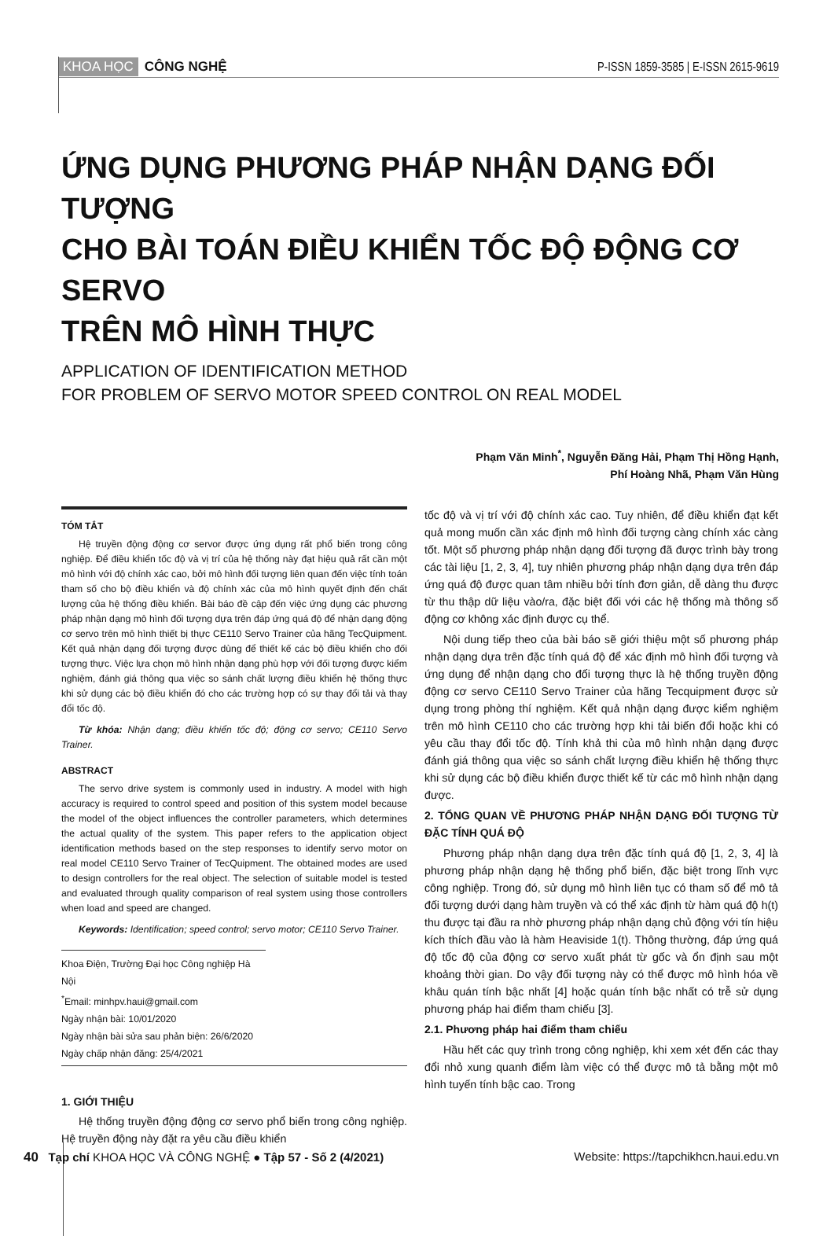KHOA HỌC CÔNG NGHỆ
P-ISSN 1859-3585 | E-ISSN 2615-9619
ỨNG DỤNG PHƯƠNG PHÁP NHẬN DẠNG ĐỐI TƯỢNG
CHO BÀI TOÁN ĐIỀU KHIỂN TỐC ĐỘ ĐỘNG CƠ SERVO
TRÊN MÔ HÌNH THỰC
APPLICATION OF IDENTIFICATION METHOD
FOR PROBLEM OF SERVO MOTOR SPEED CONTROL ON REAL MODEL
Phạm Văn Minh<sup>*</sup>, Nguyễn Đăng Hải, Phạm Thị Hồng Hạnh,
Phí Hoàng Nhã, Phạm Văn Hùng
TÓM TẮT
Hệ truyền động động cơ servor được ứng dụng rất phổ biến trong công nghiệp. Để điều khiển tốc độ và vị trí của hệ thống này đạt hiệu quả rất cần một mô hình với độ chính xác cao, bởi mô hình đối tượng liên quan đến việc tính toán tham số cho bộ điều khiển và độ chính xác của mô hình quyết định đến chất lượng của hệ thống điều khiển. Bài báo đề cập đến việc ứng dụng các phương pháp nhận dạng mô hình đối tượng dựa trên đáp ứng quá độ để nhận dạng động cơ servo trên mô hình thiết bị thực CE110 Servo Trainer của hãng TecQuipment. Kết quả nhận dạng đối tượng được dùng để thiết kế các bộ điều khiển cho đối tượng thực. Việc lựa chọn mô hình nhận dạng phù hợp với đối tượng được kiểm nghiệm, đánh giá thông qua việc so sánh chất lượng điều khiển hệ thống thực khi sử dụng các bộ điều khiển đó cho các trường hợp có sự thay đổi tải và thay đổi tốc độ.
Từ khóa: Nhận dạng; điều khiển tốc độ; động cơ servo; CE110 Servo Trainer.
ABSTRACT
The servo drive system is commonly used in industry. A model with high accuracy is required to control speed and position of this system model because the model of the object influences the controller parameters, which determines the actual quality of the system. This paper refers to the application object identification methods based on the step responses to identify servo motor on real model CE110 Servo Trainer of TecQuipment. The obtained modes are used to design controllers for the real object. The selection of suitable model is tested and evaluated through quality comparison of real system using those controllers when load and speed are changed.
Keywords: Identification; speed control; servo motor; CE110 Servo Trainer.
Khoa Điện, Trường Đại học Công nghiệp Hà Nội
<sup>*</sup> Email: minhpv.haui@gmail.com
Ngày nhận bài: 10/01/2020
Ngày nhận bài sửa sau phản biện: 26/6/2020
Ngày chấp nhận đăng: 25/4/2021
1. GIỚI THIỆU
Hệ thống truyền động động cơ servo phổ biến trong công nghiệp. Hệ truyền động này đặt ra yêu cầu điều khiển
tốc độ và vị trí với độ chính xác cao. Tuy nhiên, để điều khiển đạt kết quả mong muốn cần xác định mô hình đối tượng càng chính xác càng tốt. Một số phương pháp nhận dạng đối tượng đã được trình bày trong các tài liệu [1, 2, 3, 4], tuy nhiên phương pháp nhận dạng dựa trên đáp ứng quá độ được quan tâm nhiều bởi tính đơn giản, dễ dàng thu được từ thu thập dữ liệu vào/ra, đặc biệt đối với các hệ thống mà thông số động cơ không xác định được cụ thể.
Nội dung tiếp theo của bài báo sẽ giới thiệu một số phương pháp nhận dạng dựa trên đặc tính quá độ để xác định mô hình đối tượng và ứng dụng để nhận dạng cho đối tượng thực là hệ thống truyền động động cơ servo CE110 Servo Trainer của hãng Tecquipment được sử dụng trong phòng thí nghiệm. Kết quả nhận dạng được kiểm nghiệm trên mô hình CE110 cho các trường hợp khi tải biến đổi hoặc khi có yêu cầu thay đổi tốc độ. Tính khả thi của mô hình nhận dạng được đánh giá thông qua việc so sánh chất lượng điều khiển hệ thống thực khi sử dụng các bộ điều khiển được thiết kế từ các mô hình nhận dạng được.
2. TỔNG QUAN VỀ PHƯƠNG PHÁP NHẬN DẠNG ĐỐI TƯỢNG TỪ ĐẶC TÍNH QUÁ ĐỘ
Phương pháp nhận dạng dựa trên đặc tính quá độ [1, 2, 3, 4] là phương pháp nhận dạng hệ thống phổ biến, đặc biệt trong lĩnh vực công nghiệp. Trong đó, sử dụng mô hình liên tục có tham số để mô tả đối tượng dưới dạng hàm truyền và có thể xác định từ hàm quá độ h(t) thu được tại đầu ra nhờ phương pháp nhận dạng chủ động với tín hiệu kích thích đầu vào là hàm Heaviside 1(t). Thông thường, đáp ứng quá độ tốc độ của động cơ servo xuất phát từ gốc và ổn định sau một khoảng thời gian. Do vậy đối tượng này có thể được mô hình hóa về khâu quán tính bậc nhất [4] hoặc quán tính bậc nhất có trễ sử dụng phương pháp hai điểm tham chiếu [3].
2.1. Phương pháp hai điểm tham chiếu
Hầu hết các quy trình trong công nghiệp, khi xem xét đến các thay đổi nhỏ xung quanh điểm làm việc có thể được mô tả bằng một mô hình tuyến tính bậc cao. Trong
40 Tạp chí KHOA HỌC VÀ CÔNG NGHỆ ● Tập 57 - Số 2 (4/2021) Website: https://tapchikhcn.haui.edu.vn